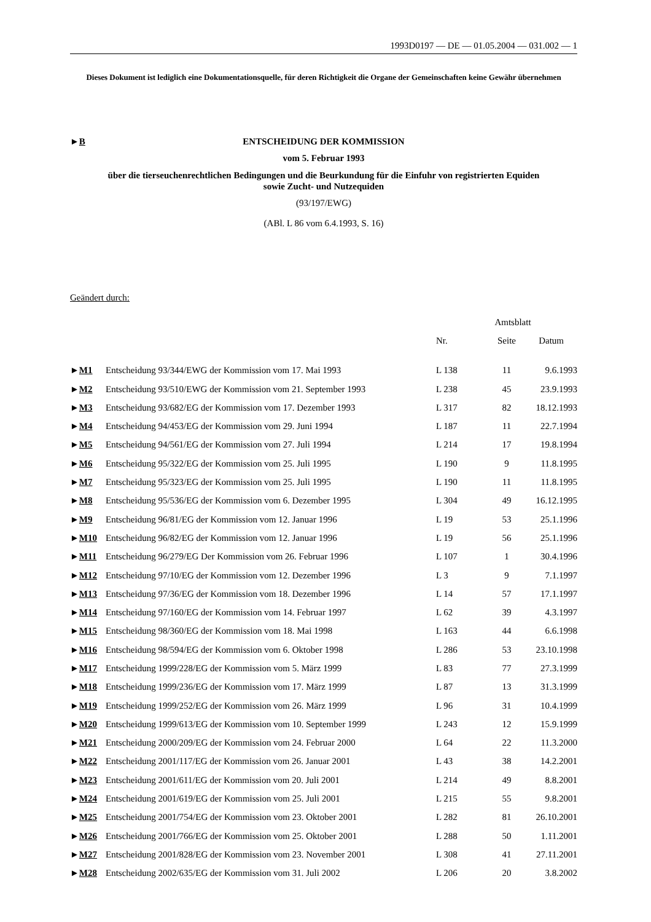1993D0197 — DE — 01.05.2004 — 031.002 — 1
Dieses Dokument ist lediglich eine Dokumentationsquelle, für deren Richtigkeit die Organe der Gemeinschaften keine Gewähr übernehmen
►B
ENTSCHEIDUNG DER KOMMISSION
vom 5. Februar 1993
über die tierseuchenrechtlichen Bedingungen und die Beurkundung für die Einfuhr von registrierten Equiden sowie Zucht- und Nutzequiden
(93/197/EWG)
(ABl. L 86 vom 6.4.1993, S. 16)
Geändert durch:
| | | Amtsblatt | | |
| --- | --- | --- | --- | --- |
| | | Nr. | Seite | Datum |
| ► M1 | Entscheidung 93/344/EWG der Kommission vom 17. Mai 1993 | L 138 | 11 | 9.6.1993 |
| ► M2 | Entscheidung 93/510/EWG der Kommission vom 21. September 1993 | L 238 | 45 | 23.9.1993 |
| ► M3 | Entscheidung 93/682/EG der Kommission vom 17. Dezember 1993 | L 317 | 82 | 18.12.1993 |
| ► M4 | Entscheidung 94/453/EG der Kommission vom 29. Juni 1994 | L 187 | 11 | 22.7.1994 |
| ► M5 | Entscheidung 94/561/EG der Kommission vom 27. Juli 1994 | L 214 | 17 | 19.8.1994 |
| ► M6 | Entscheidung 95/322/EG der Kommission vom 25. Juli 1995 | L 190 | 9 | 11.8.1995 |
| ► M7 | Entscheidung 95/323/EG der Kommission vom 25. Juli 1995 | L 190 | 11 | 11.8.1995 |
| ► M8 | Entscheidung 95/536/EG der Kommission vom 6. Dezember 1995 | L 304 | 49 | 16.12.1995 |
| ► M9 | Entscheidung 96/81/EG der Kommission vom 12. Januar 1996 | L 19 | 53 | 25.1.1996 |
| ► M10 | Entscheidung 96/82/EG der Kommission vom 12. Januar 1996 | L 19 | 56 | 25.1.1996 |
| ► M11 | Entscheidung 96/279/EG Der Kommission vom 26. Februar 1996 | L 107 | 1 | 30.4.1996 |
| ► M12 | Entscheidung 97/10/EG der Kommission vom 12. Dezember 1996 | L 3 | 9 | 7.1.1997 |
| ► M13 | Entscheidung 97/36/EG der Kommission vom 18. Dezember 1996 | L 14 | 57 | 17.1.1997 |
| ► M14 | Entscheidung 97/160/EG der Kommission vom 14. Februar 1997 | L 62 | 39 | 4.3.1997 |
| ► M15 | Entscheidung 98/360/EG der Kommission vom 18. Mai 1998 | L 163 | 44 | 6.6.1998 |
| ► M16 | Entscheidung 98/594/EG der Kommission vom 6. Oktober 1998 | L 286 | 53 | 23.10.1998 |
| ► M17 | Entscheidung 1999/228/EG der Kommission vom 5. März 1999 | L 83 | 77 | 27.3.1999 |
| ► M18 | Entscheidung 1999/236/EG der Kommission vom 17. März 1999 | L 87 | 13 | 31.3.1999 |
| ► M19 | Entscheidung 1999/252/EG der Kommission vom 26. März 1999 | L 96 | 31 | 10.4.1999 |
| ► M20 | Entscheidung 1999/613/EG der Kommission vom 10. September 1999 | L 243 | 12 | 15.9.1999 |
| ► M21 | Entscheidung 2000/209/EG der Kommission vom 24. Februar 2000 | L 64 | 22 | 11.3.2000 |
| ► M22 | Entscheidung 2001/117/EG der Kommission vom 26. Januar 2001 | L 43 | 38 | 14.2.2001 |
| ► M23 | Entscheidung 2001/611/EG der Kommission vom 20. Juli 2001 | L 214 | 49 | 8.8.2001 |
| ► M24 | Entscheidung 2001/619/EG der Kommission vom 25. Juli 2001 | L 215 | 55 | 9.8.2001 |
| ► M25 | Entscheidung 2001/754/EG der Kommission vom 23. Oktober 2001 | L 282 | 81 | 26.10.2001 |
| ► M26 | Entscheidung 2001/766/EG der Kommission vom 25. Oktober 2001 | L 288 | 50 | 1.11.2001 |
| ► M27 | Entscheidung 2001/828/EG der Kommission vom 23. November 2001 | L 308 | 41 | 27.11.2001 |
| ► M28 | Entscheidung 2002/635/EG der Kommission vom 31. Juli 2002 | L 206 | 20 | 3.8.2002 |